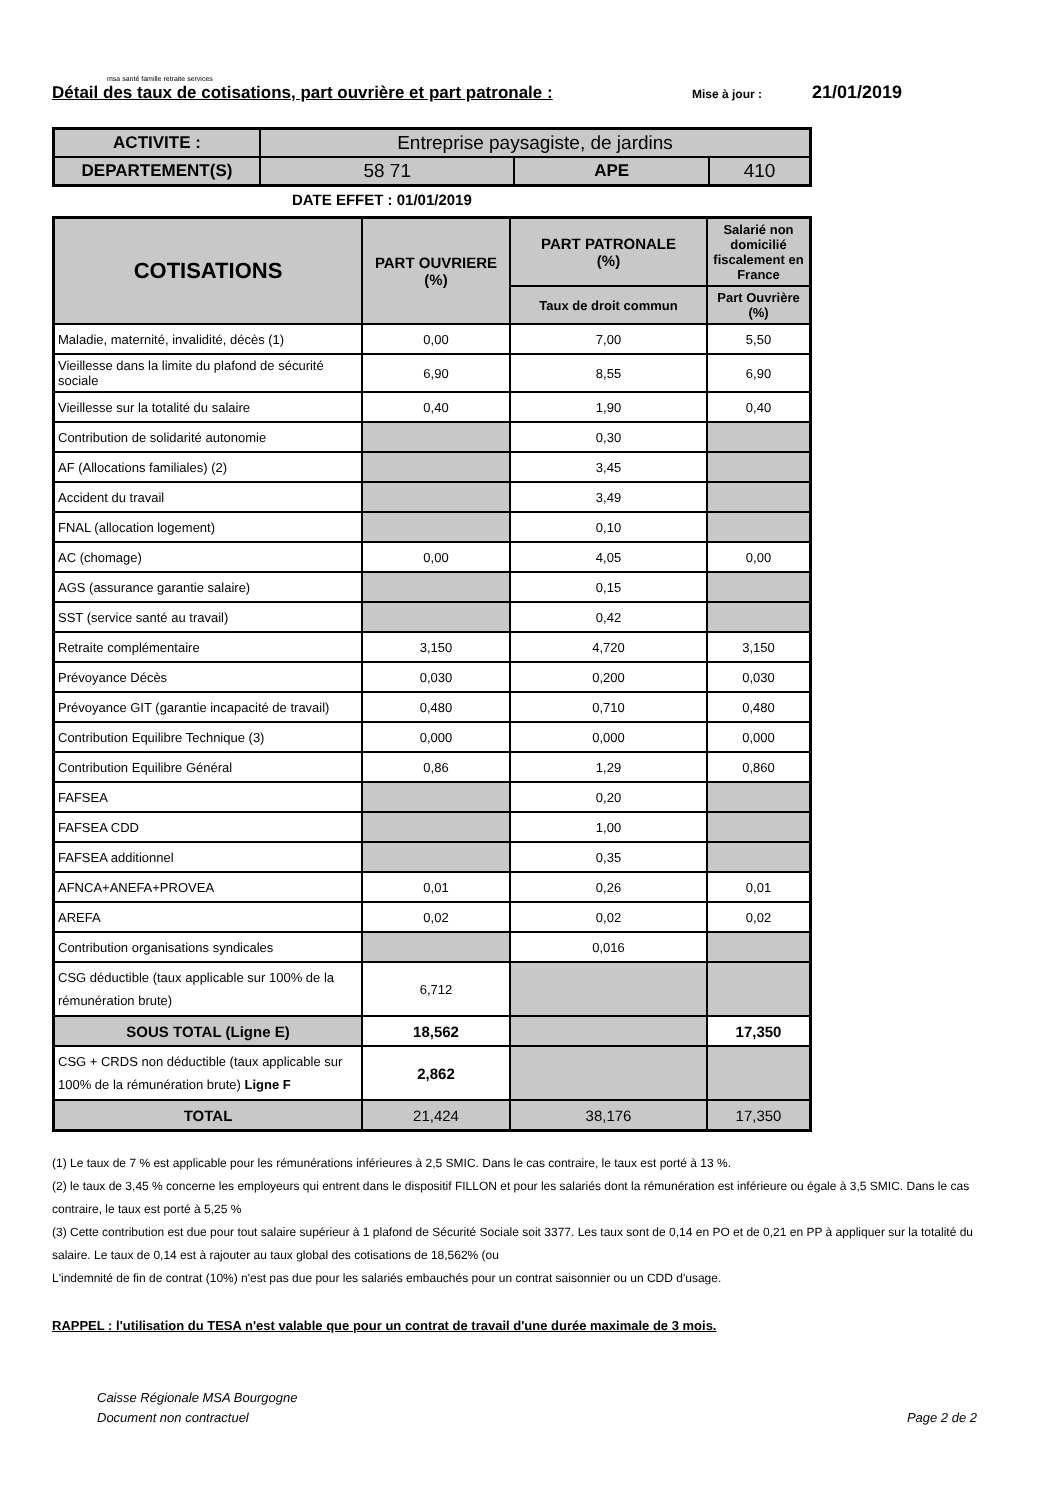msa santé famille retraite services
Détail des taux de cotisations, part ouvrière et part patronale : Mise à jour : 21/01/2019
| ACTIVITE : | Entreprise paysagiste, de jardins | | |
| DEPARTEMENT(S) | 58 71 | APE | 410 |
DATE EFFET : 01/01/2019
| COTISATIONS | PART OUVRIERE (%) | PART PATRONALE (%) | Salarié non domicilié fiscalement en France |
| --- | --- | --- | --- |
| | | Taux de droit commun | Part Ouvrière (%) |
| Maladie, maternité, invalidité, décès (1) | 0,00 | 7,00 | 5,50 |
| Vieillesse dans la limite du plafond de sécurité sociale | 6,90 | 8,55 | 6,90 |
| Vieillesse sur la totalité du salaire | 0,40 | 1,90 | 0,40 |
| Contribution de solidarité autonomie | | 0,30 | |
| AF (Allocations familiales) (2) | | 3,45 | |
| Accident du travail | | 3,49 | |
| FNAL (allocation logement) | | 0,10 | |
| AC (chomage) | 0,00 | 4,05 | 0,00 |
| AGS (assurance garantie salaire) | | 0,15 | |
| SST (service santé au travail) | | 0,42 | |
| Retraite complémentaire | 3,150 | 4,720 | 3,150 |
| Prévoyance Décès | 0,030 | 0,200 | 0,030 |
| Prévoyance GIT (garantie incapacité de travail) | 0,480 | 0,710 | 0,480 |
| Contribution Equilibre Technique (3) | 0,000 | 0,000 | 0,000 |
| Contribution Equilibre Général | 0,86 | 1,29 | 0,860 |
| FAFSEA | | 0,20 | |
| FAFSEA CDD | | 1,00 | |
| FAFSEA additionnel | | 0,35 | |
| AFNCA+ANEFA+PROVEA | 0,01 | 0,26 | 0,01 |
| AREFA | 0,02 | 0,02 | 0,02 |
| Contribution organisations syndicales | | 0,016 | |
| CSG déductible (taux applicable sur 100% de la rémunération brute) | 6,712 | | |
| SOUS TOTAL (Ligne E) | 18,562 | | 17,350 |
| CSG + CRDS non déductible (taux applicable sur 100% de la rémunération brute) Ligne F | 2,862 | | |
| TOTAL | 21,424 | 38,176 | 17,350 |
(1) Le taux de 7 % est applicable pour les rémunérations inférieures à 2,5 SMIC. Dans le cas contraire, le taux est porté à 13 %.
(2) le taux de 3,45 % concerne les employeurs qui entrent dans le dispositif FILLON et pour les salariés dont la rémunération est inférieure ou égale à 3,5 SMIC. Dans le cas contraire, le taux est porté à 5,25 %
(3) Cette contribution est due pour tout salaire supérieur à 1 plafond de Sécurité Sociale soit 3377. Les taux sont de 0,14 en PO et de 0,21 en PP à appliquer sur la totalité du salaire. Le taux de 0,14 est à rajouter au taux global des cotisations de 18,562% (ou
L'indemnité de fin de contrat (10%) n'est pas due pour les salariés embauchés pour un contrat saisonnier ou un CDD d'usage.
RAPPEL : l'utilisation du TESA n'est valable que pour un contrat de travail d'une durée maximale de 3 mois.
Caisse Régionale MSA Bourgogne
Document non contractuel
Page 2 de 2